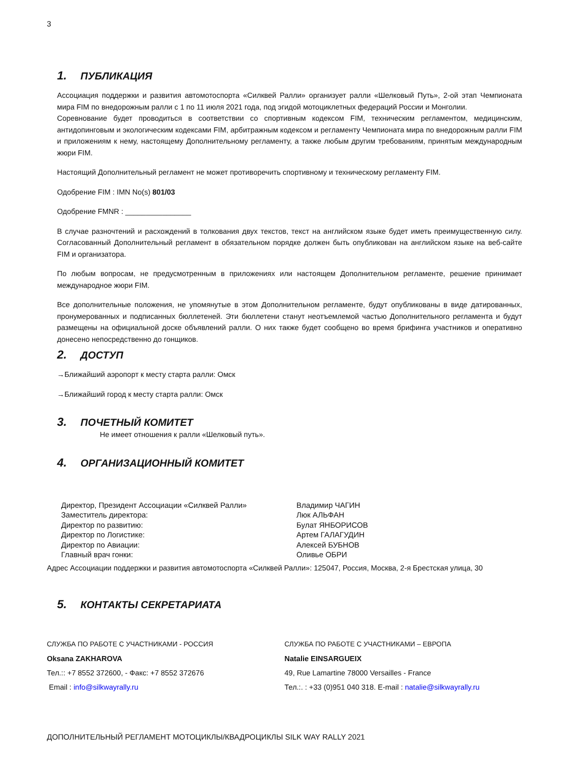3
1. ПУБЛИКАЦИЯ
Ассоциация поддержки и развития автомотоспорта «Силквей Ралли» организует ралли «Шелковый Путь», 2-ой этап Чемпионата мира FIM по внедорожным ралли с 1 по 11 июля 2021 года, под эгидой мотоциклетных федераций России и Монголии.
Соревнование будет проводиться в соответствии со спортивным кодексом FIM, техническим регламентом, медицинским, антидопинговым и экологическим кодексами FIM, арбитражным кодексом и регламенту Чемпионата мира по внедорожным ралли FIM и приложениям к нему, настоящему Дополнительному регламенту, а также любым другим требованиям, принятым международным жюри FIM.
Настоящий Дополнительный регламент не может противоречить спортивному и техническому регламенту FIM.
Одобрение FIM : IMN No(s) 801/03
Одобрение FMNR : ________________
В случае разночтений и расхождений в толкования двух текстов, текст на английском языке будет иметь преимущественную силу. Согласованный Дополнительный регламент в обязательном порядке должен быть опубликован на английском языке на веб-сайте FIM и организатора.
По любым вопросам, не предусмотренным в приложениях или настоящем Дополнительном регламенте, решение принимает международное жюри FIM.
Все дополнительные положения, не упомянутые в этом Дополнительном регламенте, будут опубликованы в виде датированных, пронумерованных и подписанных бюллетеней. Эти бюллетени станут неотъемлемой частью Дополнительного регламента и будут размещены на официальной доске объявлений ралли. О них также будет сообщено во время брифинга участников и оперативно донесено непосредственно до гонщиков.
2. ДОСТУП
→Ближайший аэропорт к месту старта ралли: Омск
→Ближайший город к месту старта ралли: Омск
3. ПОЧЕТНЫЙ КОМИТЕТ
Не имеет отношения к ралли «Шелковый путь».
4. ОРГАНИЗАЦИОННЫЙ КОМИТЕТ
Директор, Президент Ассоциации «Силквей Ралли»
Заместитель директора:
Директор по развитию:
Директор по Логистике:
Директор по Авиации:
Главный врач гонки:
Владимир ЧАГИН
Люк АЛЬФАН
Булат ЯНБОРИСОВ
Артем ГАЛАГУДИН
Алексей БУБНОВ
Оливье ОБРИ
Адрес Ассоциации поддержки и развития автомотоспорта «Силквей Ралли»: 125047, Россия, Москва, 2-я Брестская улица, 30
5. КОНТАКТЫ СЕКРЕТАРИАТА
СЛУЖБА ПО РАБОТЕ С УЧАСТНИКАМИ - РОССИЯ
Oksana ZAKHAROVA
Тел.:: +7 8552 372600, - Факс: +7 8552 372676
Email : info@silkwayrally.ru
СЛУЖБА ПО РАБОТЕ С УЧАСТНИКАМИ – ЕВРОПА
Natalie EINSARGUEIX
49, Rue Lamartine 78000 Versailles - France
Тел.:. : +33 (0)951 040 318. E-mail : natalie@silkwayrally.ru
ДОПОЛНИТЕЛЬНЫЙ РЕГЛАМЕНТ МОТОЦИКЛЫ/КВАДРОЦИКЛЫ SILK WAY RALLY 2021